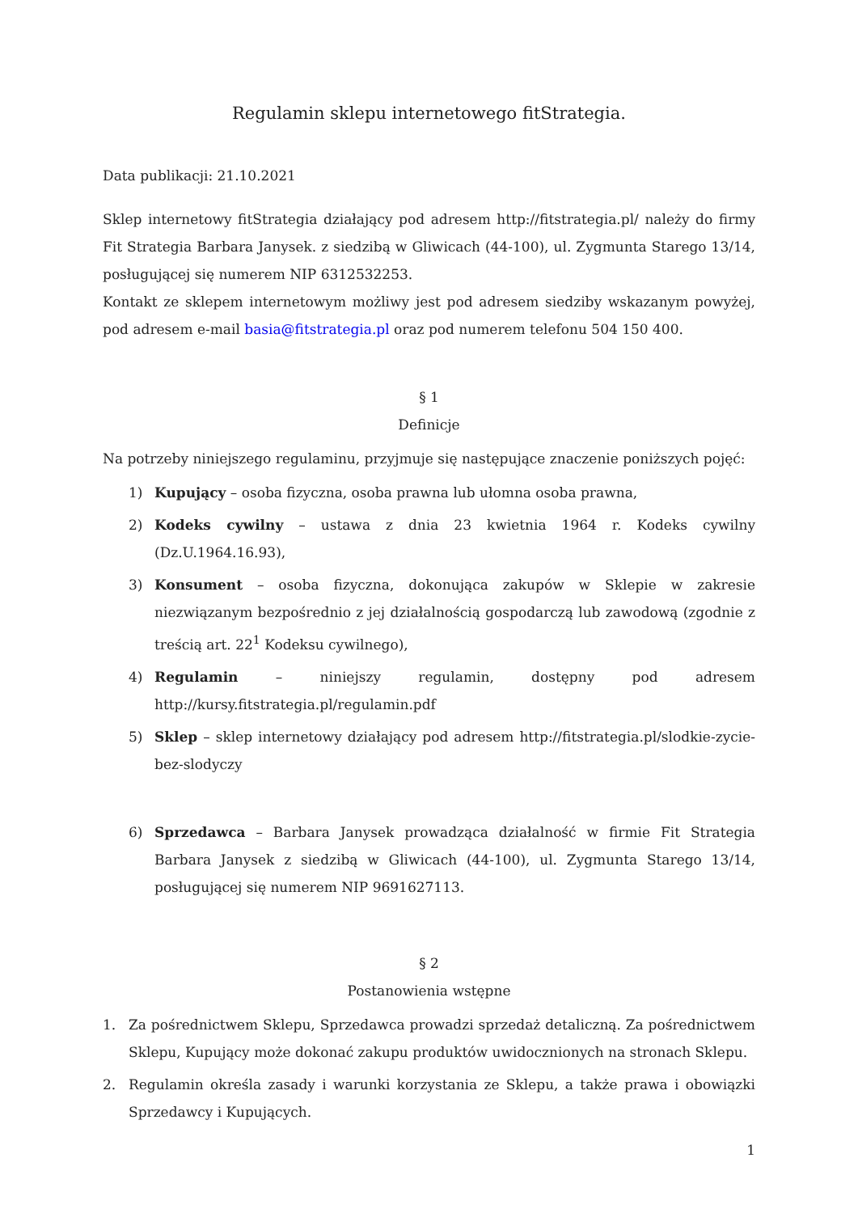Regulamin sklepu internetowego fitStrategia.
Data publikacji: 21.10.2021
Sklep internetowy fitStrategia działający pod adresem http://fitstrategia.pl/ należy do firmy Fit Strategia Barbara Janysek. z siedzibą w Gliwicach (44-100), ul. Zygmunta Starego 13/14, posługującej się numerem NIP 6312532253.
Kontakt ze sklepem internetowym możliwy jest pod adresem siedziby wskazanym powyżej, pod adresem e-mail basia@fitstrategia.pl oraz pod numerem telefonu 504 150 400.
§ 1
Definicje
Na potrzeby niniejszego regulaminu, przyjmuje się następujące znaczenie poniższych pojęć:
1) Kupujący – osoba fizyczna, osoba prawna lub ułomna osoba prawna,
2) Kodeks cywilny – ustawa z dnia 23 kwietnia 1964 r. Kodeks cywilny (Dz.U.1964.16.93),
3) Konsument – osoba fizyczna, dokonująca zakupów w Sklepie w zakresie niezwiązanym bezpośrednio z jej działalnością gospodarczą lub zawodową (zgodnie z treścią art. 22<sup>1</sup> Kodeksu cywilnego),
4) Regulamin – niniejszy regulamin, dostępny pod adresem http://kursy.fitstrategia.pl/regulamin.pdf
5) Sklep – sklep internetowy działający pod adresem http://fitstrategia.pl/slodkie-zycie-bez-slodyczy
6) Sprzedawca – Barbara Janysek prowadząca działalność w firmie Fit Strategia Barbara Janysek z siedzibą w Gliwicach (44-100), ul. Zygmunta Starego 13/14, posługującej się numerem NIP 9691627113.
§ 2
Postanowienia wstępne
1. Za pośrednictwem Sklepu, Sprzedawca prowadzi sprzedaż detaliczną. Za pośrednictwem Sklepu, Kupujący może dokonać zakupu produktów uwidocznionych na stronach Sklepu.
2. Regulamin określa zasady i warunki korzystania ze Sklepu, a także prawa i obowiązki Sprzedawcy i Kupujących.
1